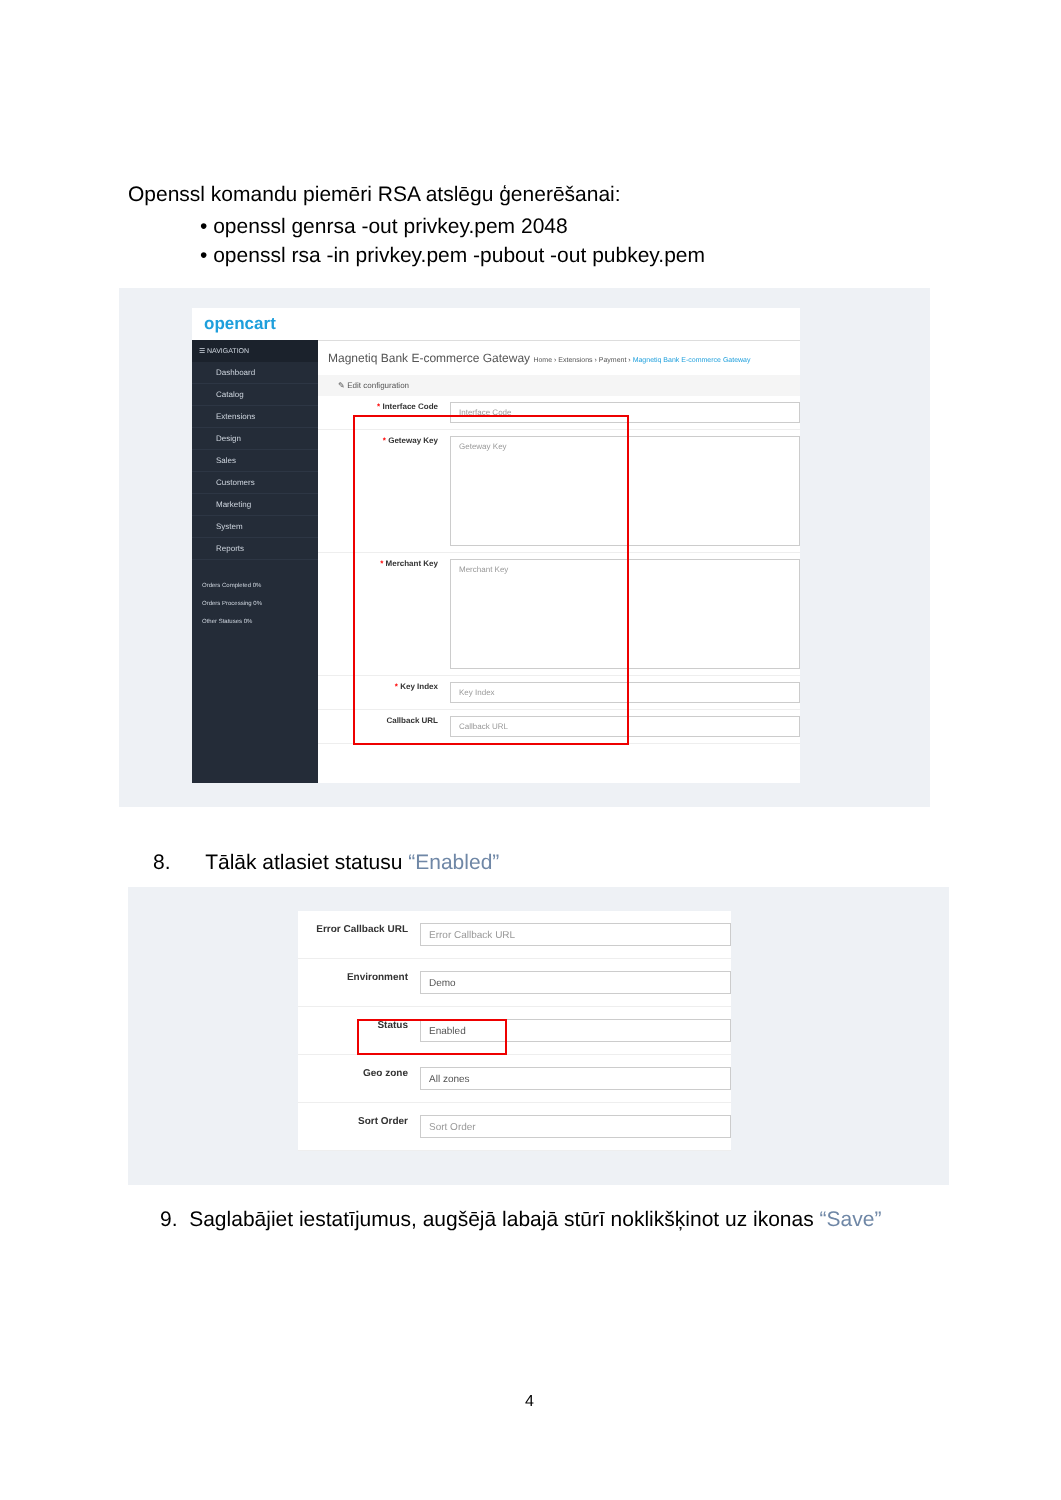Openssl komandu piemēri RSA atslēgu ģenerēšanai:
• openssl genrsa -out privkey.pem 2048
• openssl rsa -in privkey.pem -pubout -out pubkey.pem
opencart
☰ NAVIGATION
Dashboard
Catalog
Extensions
Design
Sales
Customers
Marketing
System
Reports
Orders Completed 0%
Orders Processing 0%
Other Statuses 0%
Magnetiq Bank E-commerce Gateway Home › Extensions › Payment › Magnetiq Bank E-commerce Gateway
✎ Edit configuration
* Interface Code
Interface Code
* Geteway Key
Geteway Key
* Merchant Key
Merchant Key
* Key Index
Key Index
Callback URL
Callback URL
8. Tālāk atlasiet statusu “Enabled”
Error Callback URL
Error Callback URL
Environment
Demo
Status
Enabled
Geo zone
All zones
Sort Order
Sort Order
9. Saglabājiet iestatījumus, augšējā labajā stūrī noklikšķinot uz ikonas “Save”
4